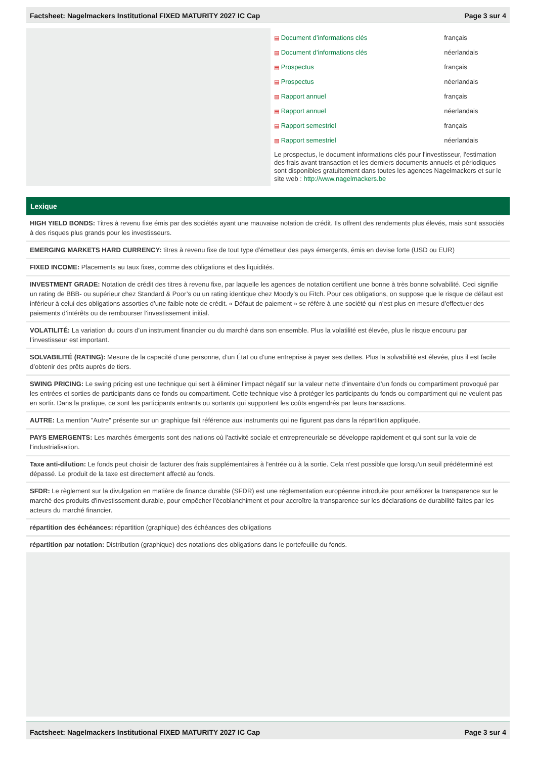Factsheet: Nagelmackers Institutional FIXED MATURITY 2027 IC Cap Page 3 sur 4
| ▤ Document d’informations clés | français |
| ▤ Document d’informations clés | néerlandais |
| ▤ Prospectus | français |
| ▤ Prospectus | néerlandais |
| ▤ Rapport annuel | français |
| ▤ Rapport annuel | néerlandais |
| ▤ Rapport semestriel | français |
| ▤ Rapport semestriel | néerlandais |
Le prospectus, le document informations clés pour l'investisseur, l'estimation des frais avant transaction et les derniers documents annuels et périodiques sont disponibles gratuitement dans toutes les agences Nagelmackers et sur le site web : http://www.nagelmackers.be
Lexique
HIGH YIELD BONDS: Titres à revenu fixe émis par des sociétés ayant une mauvaise notation de crédit. Ils offrent des rendements plus élevés, mais sont associés à des risques plus grands pour les investisseurs.
EMERGING MARKETS HARD CURRENCY: titres à revenu fixe de tout type d’émetteur des pays émergents, émis en devise forte (USD ou EUR)
FIXED INCOME: Placements au taux fixes, comme des obligations et des liquidités.
INVESTMENT GRADE: Notation de crédit des titres à revenu fixe, par laquelle les agences de notation certifient une bonne à très bonne solvabilité. Ceci signifie un rating de BBB- ou supérieur chez Standard & Poor’s ou un rating identique chez Moody’s ou Fitch. Pour ces obligations, on suppose que le risque de défaut est inférieur à celui des obligations assorties d’une faible note de crédit. « Défaut de paiement » se réfère à une société qui n’est plus en mesure d’effectuer des paiements d’intérêts ou de rembourser l’investissement initial.
VOLATILITÉ: La variation du cours d’un instrument financier ou du marché dans son ensemble. Plus la volatilité est élevée, plus le risque encouru par l’investisseur est important.
SOLVABILITÉ (RATING): Mesure de la capacité d’une personne, d’un État ou d’une entreprise à payer ses dettes. Plus la solvabilité est élevée, plus il est facile d’obtenir des prêts auprès de tiers.
SWING PRICING: Le swing pricing est une technique qui sert à éliminer l’impact négatif sur la valeur nette d’inventaire d’un fonds ou compartiment provoqué par les entrées et sorties de participants dans ce fonds ou compartiment. Cette technique vise à protéger les participants du fonds ou compartiment qui ne veulent pas en sortir. Dans la pratique, ce sont les participants entrants ou sortants qui supportent les coûts engendrés par leurs transactions.
AUTRE: La mention "Autre" présente sur un graphique fait référence aux instruments qui ne figurent pas dans la répartition appliquée.
PAYS EMERGENTS: Les marchés émergents sont des nations où l'activité sociale et entrepreneuriale se développe rapidement et qui sont sur la voie de l'industrialisation.
Taxe anti-dilution: Le fonds peut choisir de facturer des frais supplémentaires à l'entrée ou à la sortie. Cela n'est possible que lorsqu'un seuil prédéterminé est dépassé. Le produit de la taxe est directement affecté au fonds.
SFDR: Le règlement sur la divulgation en matière de finance durable (SFDR) est une réglementation européenne introduite pour améliorer la transparence sur le marché des produits d'investissement durable, pour empêcher l'écoblanchiment et pour accroître la transparence sur les déclarations de durabilité faites par les acteurs du marché financier.
répartition des échéances: répartition (graphique) des échéances des obligations
répartition par notation: Distribution (graphique) des notations des obligations dans le portefeuille du fonds.
Factsheet: Nagelmackers Institutional FIXED MATURITY 2027 IC Cap Page 3 sur 4